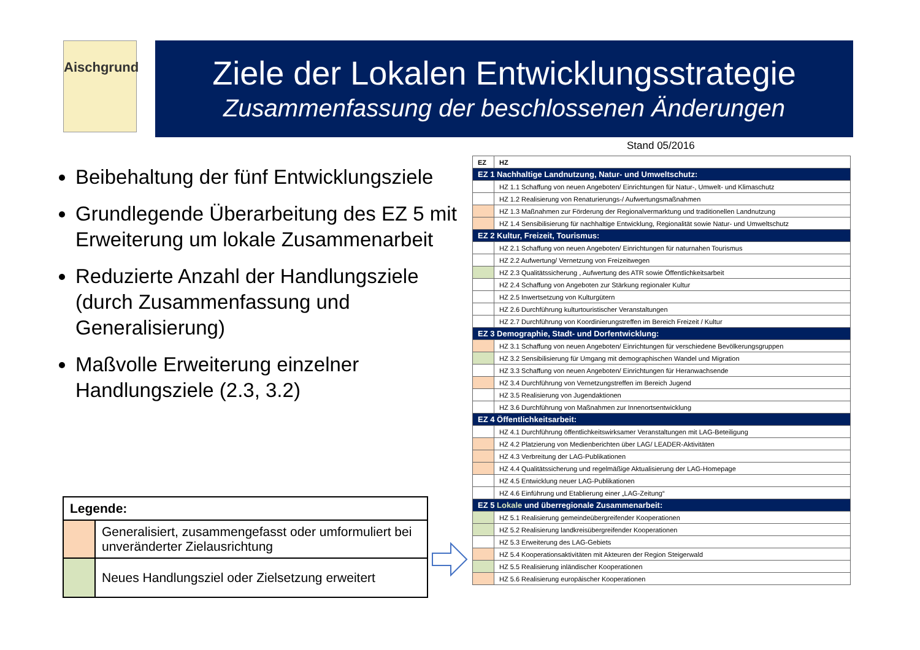Aischgrund
Ziele der Lokalen Entwicklungsstrategie
Zusammenfassung der beschlossenen Änderungen
Stand 05/2016
Beibehaltung der fünf Entwicklungsziele
Grundlegende Überarbeitung des EZ 5 mit Erweiterung um lokale Zusammenarbeit
Reduzierte Anzahl der Handlungsziele (durch Zusammenfassung und Generalisierung)
Maßvolle Erweiterung einzelner Handlungsziele (2.3, 3.2)
| Legende: | |
| | Generalisiert, zusammengefasst oder umformuliert bei unveränderter Zielausrichtung |
| | Neues Handlungsziel oder Zielsetzung erweitert |
| EZ | HZ |
| EZ 1 Nachhaltige Landnutzung, Natur- und Umweltschutz: | |
| | HZ 1.1 Schaffung von neuen Angeboten/ Einrichtungen für Natur-, Umwelt- und Klimaschutz |
| | HZ 1.2 Realisierung von Renaturierungs-/ Aufwertungsmaßnahmen |
| | HZ 1.3 Maßnahmen zur Förderung der Regionalvermarktung und traditionellen Landnutzung |
| | HZ 1.4 Sensibilisierung für nachhaltige Entwicklung, Regionalität sowie Natur- und Umweltschutz |
| EZ 2 Kultur, Freizeit, Tourismus: | |
| | HZ 2.1 Schaffung von neuen Angeboten/ Einrichtungen für naturnahen Tourismus |
| | HZ 2.2 Aufwertung/ Vernetzung von Freizeitwegen |
| | HZ 2.3 Qualitätssicherung , Aufwertung des ATR sowie Öffentlichkeitsarbeit |
| | HZ 2.4 Schaffung von Angeboten zur Stärkung regionaler Kultur |
| | HZ 2.5 Inwertsetzung von Kulturgütern |
| | HZ 2.6 Durchführung kulturtouristischer Veranstaltungen |
| | HZ 2.7 Durchführung von Koordinierungstreffen im Bereich Freizeit / Kultur |
| EZ 3 Demographie, Stadt- und Dorfentwicklung: | |
| | HZ 3.1 Schaffung von neuen Angeboten/ Einrichtungen für verschiedene Bevölkerungsgruppen |
| | HZ 3.2 Sensibilisierung für Umgang mit demographischen Wandel und Migration |
| | HZ 3.3 Schaffung von neuen Angeboten/ Einrichtungen für Heranwachsende |
| | HZ 3.4 Durchführung von Vernetzungstreffen im Bereich Jugend |
| | HZ 3.5 Realisierung von Jugendaktionen |
| | HZ 3.6 Durchführung von Maßnahmen zur Innenortsentwicklung |
| EZ 4 Öffentlichkeitsarbeit: | |
| | HZ 4.1 Durchführung öffentlichkeitswirksamer Veranstaltungen mit LAG-Beteiligung |
| | HZ 4.2 Platzierung von Medienberichten über LAG/ LEADER-Aktivitäten |
| | HZ 4.3 Verbreitung der LAG-Publikationen |
| | HZ 4.4 Qualitätssicherung und regelmäßige Aktualisierung der LAG-Homepage |
| | HZ 4.5 Entwicklung neuer LAG-Publikationen |
| | HZ 4.6 Einführung und Etablierung einer „LAG-Zeitung“ |
| EZ 5 Lokale und überregionale Zusammenarbeit: | |
| | HZ 5.1 Realisierung gemeindeübergreifender Kooperationen |
| | HZ 5.2 Realisierung landkreisübergreifender Kooperationen |
| | HZ 5.3 Erweiterung des LAG-Gebiets |
| | HZ 5.4 Kooperationsaktivitäten mit Akteuren der Region Steigerwald |
| | HZ 5.5 Realisierung inländischer Kooperationen |
| | HZ 5.6 Realisierung europäischer Kooperationen |